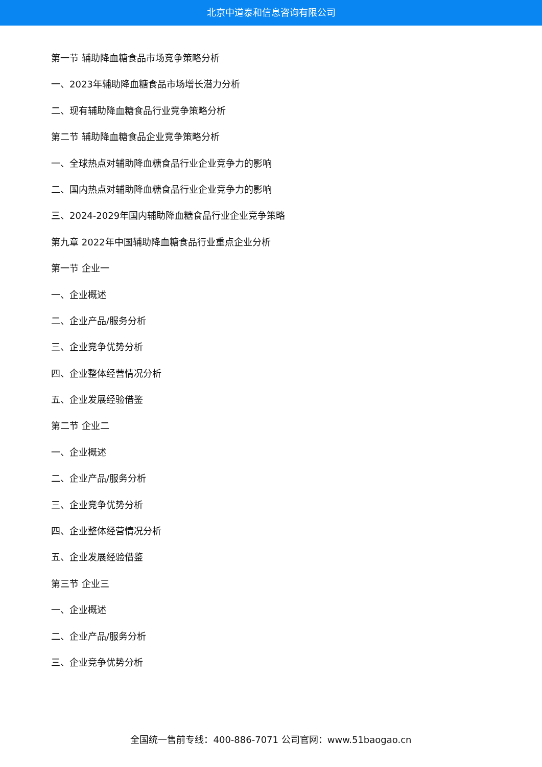北京中道泰和信息咨询有限公司
第一节 辅助降血糖食品市场竞争策略分析
一、2023年辅助降血糖食品市场增长潜力分析
二、现有辅助降血糖食品行业竞争策略分析
第二节 辅助降血糖食品企业竞争策略分析
一、全球热点对辅助降血糖食品行业企业竞争力的影响
二、国内热点对辅助降血糖食品行业企业竞争力的影响
三、2024-2029年国内辅助降血糖食品行业企业竞争策略
第九章 2022年中国辅助降血糖食品行业重点企业分析
第一节 企业一
一、企业概述
二、企业产品/服务分析
三、企业竞争优势分析
四、企业整体经营情况分析
五、企业发展经验借鉴
第二节 企业二
一、企业概述
二、企业产品/服务分析
三、企业竞争优势分析
四、企业整体经营情况分析
五、企业发展经验借鉴
第三节 企业三
一、企业概述
二、企业产品/服务分析
三、企业竞争优势分析
全国统一售前专线：400-886-7071 公司官网：www.51baogao.cn